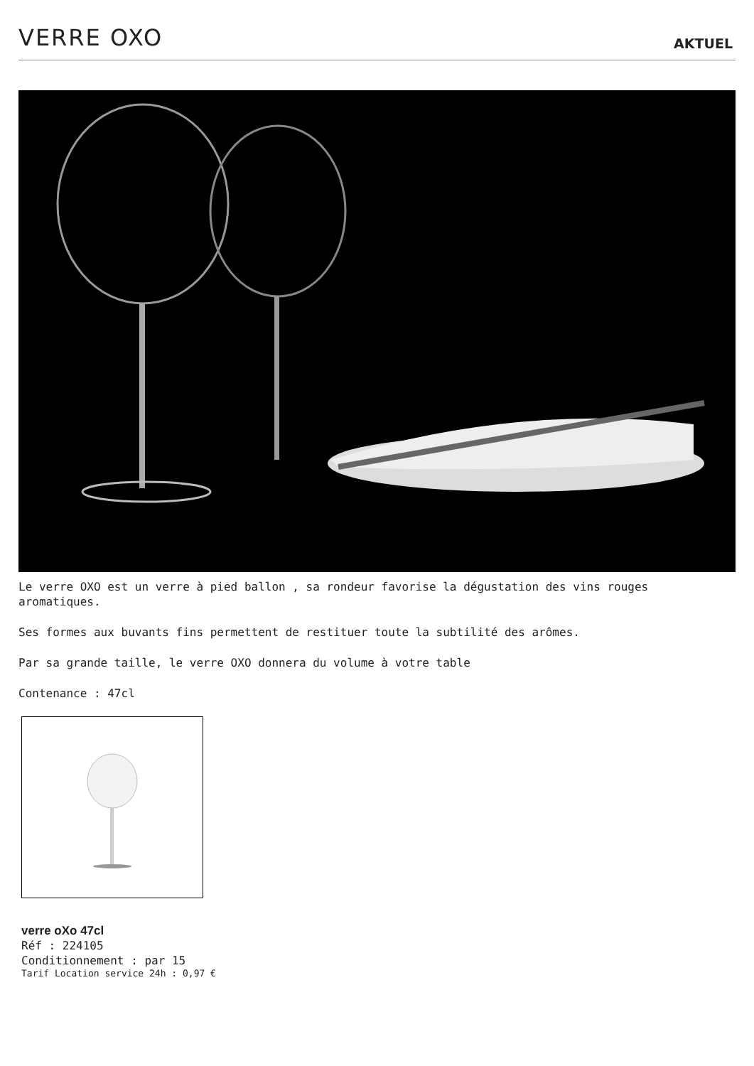VERRE OXO
AKTUEL
Le verre OXO est un verre à pied ballon , sa rondeur favorise la dégustation des vins rouges aromatiques.
Ses formes aux buvants fins permettent de restituer toute la subtilité des arômes.
Par sa grande taille, le verre OXO donnera du volume à votre table
Contenance : 47cl
verre oXo 47cl
Réf : 224105
Conditionnement : par 15
Tarif Location service 24h : 0,97 €